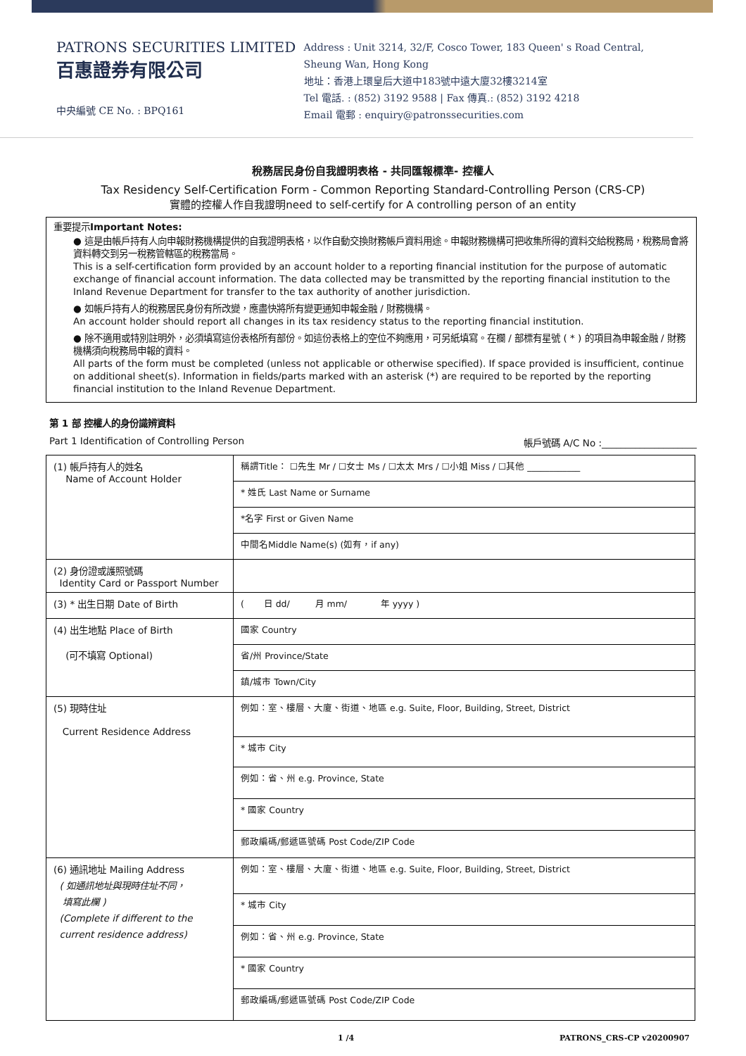PATRONS SECURITIES LIMITED
百惠證券有限公司
中央編號 CE No. : BPQ161
Address : Unit 3214, 32/F, Cosco Tower, 183 Queen' s Road Central,
Sheung Wan, Hong Kong
地址：香港上環皇后大道中183號中遠大廈32樓3214室
Tel 電話. : (852) 3192 9588 | Fax 傳真.: (852) 3192 4218
Email 電郵 : enquiry@patronssecurities.com
稅務居民身份自我證明表格 - 共同匯報標準- 控權人
Tax Residency Self-Certification Form - Common Reporting Standard-Controlling Person (CRS-CP)
實體的控權人作自我證明need to self-certify for A controlling person of an entity
重要提示Important Notes:
● 這是由帳戶持有人向申報財務機構提供的自我證明表格，以作自動交換財務帳戶資料用途。申報財務機構可把收集所得的資料交給稅務局，稅務局會將資料轉交到另一稅務管轄區的稅務當局。
This is a self-certification form provided by an account holder to a reporting financial institution for the purpose of automatic exchange of financial account information. The data collected may be transmitted by the reporting financial institution to the Inland Revenue Department for transfer to the tax authority of another jurisdiction.
● 如帳戶持有人的稅務居民身份有所改變，應盡快將所有變更通知申報金融 / 財務機構。
An account holder should report all changes in its tax residency status to the reporting financial institution.
● 除不適用或特別註明外，必須填寫這份表格所有部份。如這份表格上的空位不夠應用，可另紙填寫。在欄 / 部標有星號 ( * ) 的項目為申報金融 / 財務機構須向稅務局申報的資料。
All parts of the form must be completed (unless not applicable or otherwise specified). If space provided is insufficient, continue on additional sheet(s). Information in fields/parts marked with an asterisk (*) are required to be reported by the reporting financial institution to the Inland Revenue Department.
第 1 部 控權人的身份識辨資料
Part 1 Identification of Controlling Person 帳戶號碼 A/C No :____________________
| (1) 帳戶持有人的姓名 Name of Account Holder | 稱謂Title： ☐先生 Mr / ☐女士 Ms / ☐太太 Mrs / ☐小姐 Miss / ☐其他 ____________ |
| | * 姓氏 Last Name or Surname |
| | *名字 First or Given Name |
| | 中間名Middle Name(s) (如有，if any) |
| (2) 身份證或護照號碼 Identity Card or Passport Number | |
| (3) * 出生日期 Date of Birth | ( 日 dd/ 月 mm/ 年 yyyy ) |
| (4) 出生地點 Place of Birth (可不填寫 Optional) | 國家 Country |
| | 省/州 Province/State |
| | 鎮/城市 Town/City |
| (5) 現時住址 Current Residence Address | 例如：室、樓層、大廈、街道、地區 e.g. Suite, Floor, Building, Street, District |
| | * 城市 City |
| | 例如：省、州 e.g. Province, State |
| | * 國家 Country |
| | 郵政編碼/郵遞區號碼 Post Code/ZIP Code |
| (6) 通訊地址 Mailing Address ( 如通訊地址與現時住址不同， 填寫此欄 ) (Complete if different to the current residence address) | 例如：室、樓層、大廈、街道、地區 e.g. Suite, Floor, Building, Street, District |
| | * 城市 City |
| | 例如：省、州 e.g. Province, State |
| | * 國家 Country |
| | 郵政編碼/郵遞區號碼 Post Code/ZIP Code |
1 /4 PATRONS_CRS-CP v20200907